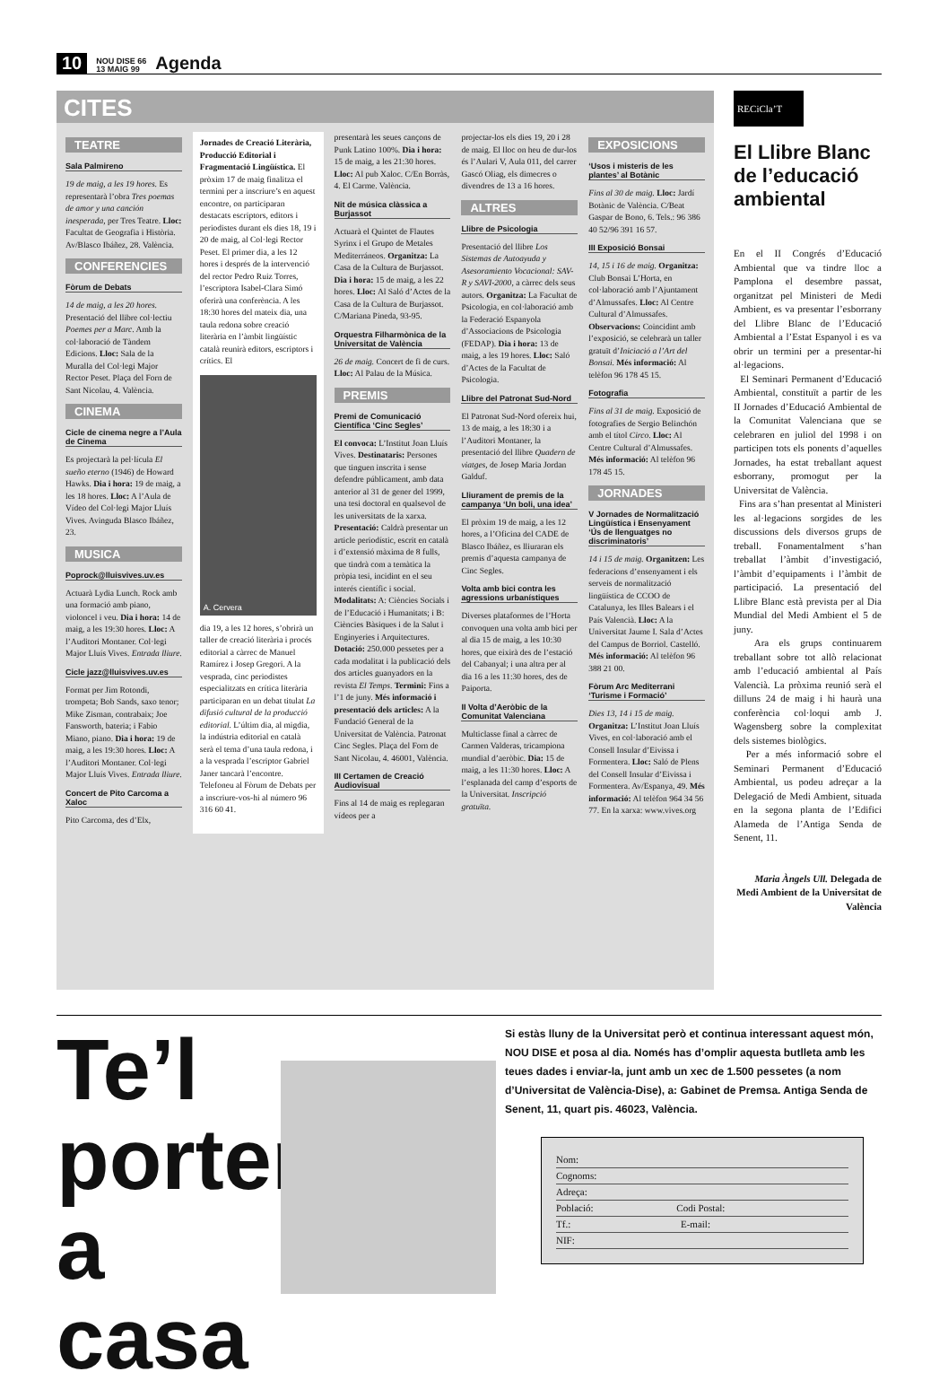10 NOU DISE 66
13 MAIG 99 Agenda
CITES
TEATRE
Sala Palmireno
19 de maig, a les 19 hores. Es representarà l’obra Tres poemas de amor y una canción inesperada, per Tres Teatre. Lloc: Facultat de Geografia i Història. Av/Blasco Ibáñez, 28. València.
CONFERENCIES
Fòrum de Debats
14 de maig, a les 20 hores. Presentació del llibre col·lectiu Poemes per a Marc. Amb la col·laboració de Tàndem Edicions. Lloc: Sala de la Muralla del Col·legi Major Rector Peset. Plaça del Forn de Sant Nicolau, 4. València.
CINEMA
Cicle de cinema negre a l’Aula de Cinema
Es projectarà la pel·lícula El sueño eterno (1946) de Howard Hawks. Dia i hora: 19 de maig, a les 18 hores. Lloc: A l’Aula de Vídeo del Col·legi Major Lluís Vives. Avinguda Blasco Ibáñez, 23.
MUSICA
Poprock@lluisvives.uv.es
Actuarà Lydia Lunch. Rock amb una formació amb piano, violoncel i veu. Dia i hora: 14 de maig, a les 19:30 hores. Lloc: A l’Auditori Montaner. Col·legi Major Lluís Vives. Entrada lliure.
Cicle jazz@lluisvives.uv.es
Format per Jim Rotondi, trompeta; Bob Sands, saxo tenor; Mike Zisman, contrabaix; Joe Fansworth, bateria; i Fabio Miano, piano. Dia i hora: 19 de maig, a les 19:30 hores. Lloc: A l’Auditori Montaner. Col·legi Major Lluís Vives. Entrada lliure.
Concert de Pito Carcoma a Xaloc
Pito Carcoma, des d’Elx,
Jornades de Creació Literària, Producció Editorial i Fragmentació Lingüística. El pròxim 17 de maig finalitza el termini per a inscriure’s en aquest encontre, on participaran destacats escriptors, editors i periodistes durant els dies 18, 19 i 20 de maig, al Col·legi Rector Peset. El primer dia, a les 12 hores i després de la intervenció del rector Pedro Ruiz Torres, l’escriptora Isabel-Clara Simó oferirà una conferència. A les 18:30 hores del mateix dia, una taula redona sobre creació literària en l’àmbit lingüístic català reunirà editors, escriptors i crítics. El
A. Cervera
dia 19, a les 12 hores, s’obrirà un taller de creació literària i procés editorial a càrrec de Manuel Ramírez i Josep Gregori. A la vesprada, cinc periodistes especialitzats en crítica literària participaran en un debat titulat La difusió cultural de la producció editorial. L’últim dia, al migdia, la indústria editorial en català serà el tema d’una taula redona, i a la vesprada l’escriptor Gabriel Janer tancarà l’encontre. Telefoneu al Fòrum de Debats per a inscriure-vos-hi al número 96 316 60 41.
presentarà les seues cançons de Punk Latino 100%. Dia i hora: 15 de maig, a les 21:30 hores. Lloc: Al pub Xaloc. C/En Borràs, 4. El Carme. València.
Nit de música clàssica a Burjassot
Actuarà el Quintet de Flautes Syrinx i el Grupo de Metales Mediterráneos. Organitza: La Casa de la Cultura de Burjassot. Dia i hora: 15 de maig, a les 22 hores. Lloc: Al Saló d’Actes de la Casa de la Cultura de Burjassot. C/Mariana Pineda, 93-95.
Orquestra Filharmònica de la Universitat de València
26 de maig. Concert de fi de curs. Lloc: Al Palau de la Música.
PREMIS
Premi de Comunicació Científica ‘Cinc Segles’
El convoca: L’Institut Joan Lluís Vives. Destinataris: Persones que tinguen inscrita i sense defendre públicament, amb data anterior al 31 de gener del 1999, una tesi doctoral en qualsevol de les universitats de la xarxa. Presentació: Caldrà presentar un article periodístic, escrit en català i d’extensió màxima de 8 fulls, que tindrà com a temàtica la pròpia tesi, incidint en el seu interés científic i social. Modalitats: A: Ciències Socials i de l’Educació i Humanitats; i B: Ciències Bàsiques i de la Salut i Enginyeries i Arquitectures. Dotació: 250.000 pessetes per a cada modalitat i la publicació dels dos articles guanyadors en la revista El Temps. Termini: Fins a l’1 de juny. Més informació i presentació dels articles: A la Fundació General de la Universitat de València. Patronat Cinc Segles. Plaça del Forn de Sant Nicolau, 4. 46001, València.
III Certamen de Creació Audiovisual
Fins al 14 de maig es replegaran vídeos per a
projectar-los els dies 19, 20 i 28 de maig. El lloc on heu de dur-los és l’Aulari V, Aula 011, del carrer Gascó Oliag, els dimecres o divendres de 13 a 16 hores.
ALTRES
Llibre de Psicologia
Presentació del llibre Los Sistemas de Autoayuda y Asesoramiento Vocacional: SAV-R y SAVI-2000, a càrrec dels seus autors. Organitza: La Facultat de Psicologia, en col·laboració amb la Federació Espanyola d’Associacions de Psicologia (FEDAP). Dia i hora: 13 de maig, a les 19 hores. Lloc: Saló d’Actes de la Facultat de Psicologia.
Llibre del Patronat Sud-Nord
El Patronat Sud-Nord ofereix hui, 13 de maig, a les 18:30 i a l’Auditori Montaner, la presentació del llibre Quadern de viatges, de Josep Maria Jordan Galduf.
Lliurament de premis de la campanya ‘Un boli, una idea’
El pròxim 19 de maig, a les 12 hores, a l’Oficina del CADE de Blasco Ibáñez, es lliuraran els premis d’aquesta campanya de Cinc Segles.
Volta amb bici contra les agressions urbanístiques
Diverses plataformes de l’Horta convoquen una volta amb bici per al dia 15 de maig, a les 10:30 hores, que eixirà des de l’estació del Cabanyal; i una altra per al dia 16 a les 11:30 hores, des de Paiporta.
II Volta d’Aeròbic de la Comunitat Valenciana
Multiclasse final a càrrec de Carmen Valderas, tricampiona mundial d’aeròbic. Dia: 15 de maig, a les 11:30 hores. Lloc: A l’esplanada del camp d’esports de la Universitat. Inscripció gratuïta.
EXPOSICIONS
‘Usos i misteris de les plantes’ al Botànic
Fins al 30 de maig. Lloc: Jardí Botànic de València. C/Beat Gaspar de Bono, 6. Tels.: 96 386 40 52/96 391 16 57.
III Exposició Bonsai
14, 15 i 16 de maig. Organitza: Club Bonsai L’Horta, en col·laboració amb l’Ajuntament d’Almussafes. Lloc: Al Centre Cultural d’Almussafes. Observacions: Coincidint amb l’exposició, se celebrarà un taller gratuït d’Iniciació a l’Art del Bonsai. Més informació: Al telèfon 96 178 45 15.
Fotografia
Fins al 31 de maig. Exposició de fotografies de Sergio Belinchón amb el títol Circo. Lloc: Al Centre Cultural d’Almussafes. Més informació: Al telèfon 96 178 45 15.
JORNADES
V Jornades de Normalització Lingüística i Ensenyament ‘Ús de llenguatges no discriminatoris’
14 i 15 de maig. Organitzen: Les federacions d’ensenyament i els serveis de normalització lingüística de CCOO de Catalunya, les Illes Balears i el País Valencià. Lloc: A la Universitat Jaume I. Sala d’Actes del Campus de Borriol. Castelló. Més informació: Al telèfon 96 388 21 00.
Fòrum Arc Mediterrani ‘Turisme i Formació’
Dies 13, 14 i 15 de maig. Organitza: L’Institut Joan Lluís Vives, en col·laboració amb el Consell Insular d’Eivissa i Formentera. Lloc: Saló de Plens del Consell Insular d’Eivissa i Formentera. Av/Espanya, 49. Més informació: Al telèfon 964 34 56 77. En la xarxa: www.vives.org
RECiCla’T
El Llibre Blanc de l’educació ambiental
En el II Congrés d’Educació Ambiental que va tindre lloc a Pamplona el desembre passat, organitzat pel Ministeri de Medi Ambient, es va presentar l’esborrany del Llibre Blanc de l’Educació Ambiental a l’Estat Espanyol i es va obrir un termini per a presentar-hi al·legacions.
El Seminari Permanent d’Educació Ambiental, constituït a partir de les II Jornades d’Educació Ambiental de la Comunitat Valenciana que se celebraren en juliol del 1998 i on participen tots els ponents d’aquelles Jornades, ha estat treballant aquest esborrany, promogut per la Universitat de València.
Fins ara s’han presentat al Ministeri les al·legacions sorgides de les discussions dels diversos grups de treball. Fonamentalment s’han treballat l’àmbit d’investigació, l’àmbit d’equipaments i l’àmbit de participació. La presentació del Llibre Blanc està prevista per al Dia Mundial del Medi Ambient el 5 de juny.
Ara els grups continuarem treballant sobre tot allò relacionat amb l’educació ambiental al País Valencià. La pròxima reunió serà el dilluns 24 de maig i hi haurà una conferència col·loqui amb J. Wagensberg sobre la complexitat dels sistemes biològics.
Per a més informació sobre el Seminari Permanent d’Educació Ambiental, us podeu adreçar a la Delegació de Medi Ambient, situada en la segona planta de l’Edifici Alameda de l’Antiga Senda de Senent, 11.
Maria Àngels Ull. Delegada de Medi Ambient de la Universitat de València
Te’l portem a casa
Si estàs lluny de la Universitat però et continua interessant aquest món, NOU DISE et posa al dia. Només has d’omplir aquesta butlleta amb les teues dades i enviar-la, junt amb un xec de 1.500 pessetes (a nom d’Universitat de València-Dise), a: Gabinet de Premsa. Antiga Senda de Senent, 11, quart pis. 46023, València.
Nom:
Cognoms:
Adreça:
Població: Codi Postal:
Tf.: E-mail:
NIF: